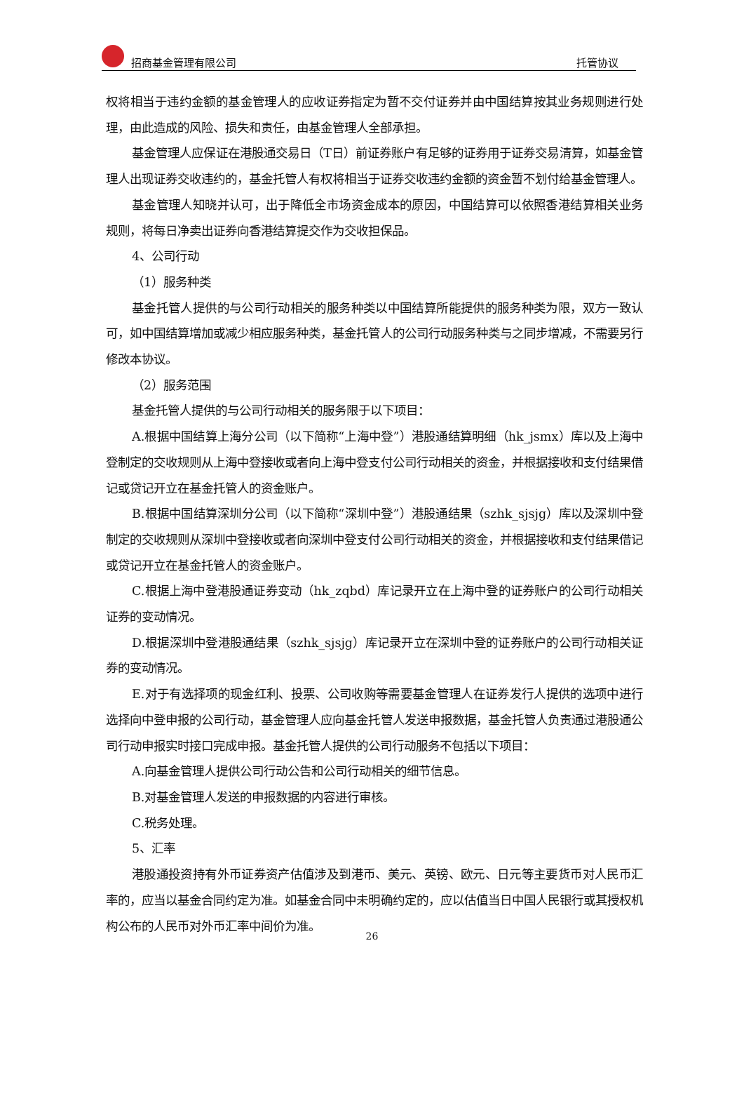招商基金管理有限公司 托管协议
权将相当于违约金额的基金管理人的应收证券指定为暂不交付证券并由中国结算按其业务规则进行处理，由此造成的风险、损失和责任，由基金管理人全部承担。
基金管理人应保证在港股通交易日（T日）前证券账户有足够的证券用于证券交易清算，如基金管理人出现证券交收违约的，基金托管人有权将相当于证券交收违约金额的资金暂不划付给基金管理人。
基金管理人知晓并认可，出于降低全市场资金成本的原因，中国结算可以依照香港结算相关业务规则，将每日净卖出证券向香港结算提交作为交收担保品。
4、公司行动
（1）服务种类
基金托管人提供的与公司行动相关的服务种类以中国结算所能提供的服务种类为限，双方一致认可，如中国结算增加或减少相应服务种类，基金托管人的公司行动服务种类与之同步增减，不需要另行修改本协议。
（2）服务范围
基金托管人提供的与公司行动相关的服务限于以下项目：
A.根据中国结算上海分公司（以下简称“上海中登”）港股通结算明细（hk_jsmx）库以及上海中登制定的交收规则从上海中登接收或者向上海中登支付公司行动相关的资金，并根据接收和支付结果借记或贷记开立在基金托管人的资金账户。
B.根据中国结算深圳分公司（以下简称“深圳中登”）港股通结果（szhk_sjsjg）库以及深圳中登制定的交收规则从深圳中登接收或者向深圳中登支付公司行动相关的资金，并根据接收和支付结果借记或贷记开立在基金托管人的资金账户。
C.根据上海中登港股通证券变动（hk_zqbd）库记录开立在上海中登的证券账户的公司行动相关证券的变动情况。
D.根据深圳中登港股通结果（szhk_sjsjg）库记录开立在深圳中登的证券账户的公司行动相关证券的变动情况。
E.对于有选择项的现金红利、投票、公司收购等需要基金管理人在证券发行人提供的选项中进行选择向中登申报的公司行动，基金管理人应向基金托管人发送申报数据，基金托管人负责通过港股通公司行动申报实时接口完成申报。基金托管人提供的公司行动服务不包括以下项目：
A.向基金管理人提供公司行动公告和公司行动相关的细节信息。
B.对基金管理人发送的申报数据的内容进行审核。
C.税务处理。
5、汇率
港股通投资持有外币证券资产估值涉及到港币、美元、英镑、欧元、日元等主要货币对人民币汇率的，应当以基金合同约定为准。如基金合同中未明确约定的，应以估值当日中国人民银行或其授权机构公布的人民币对外币汇率中间价为准。
26